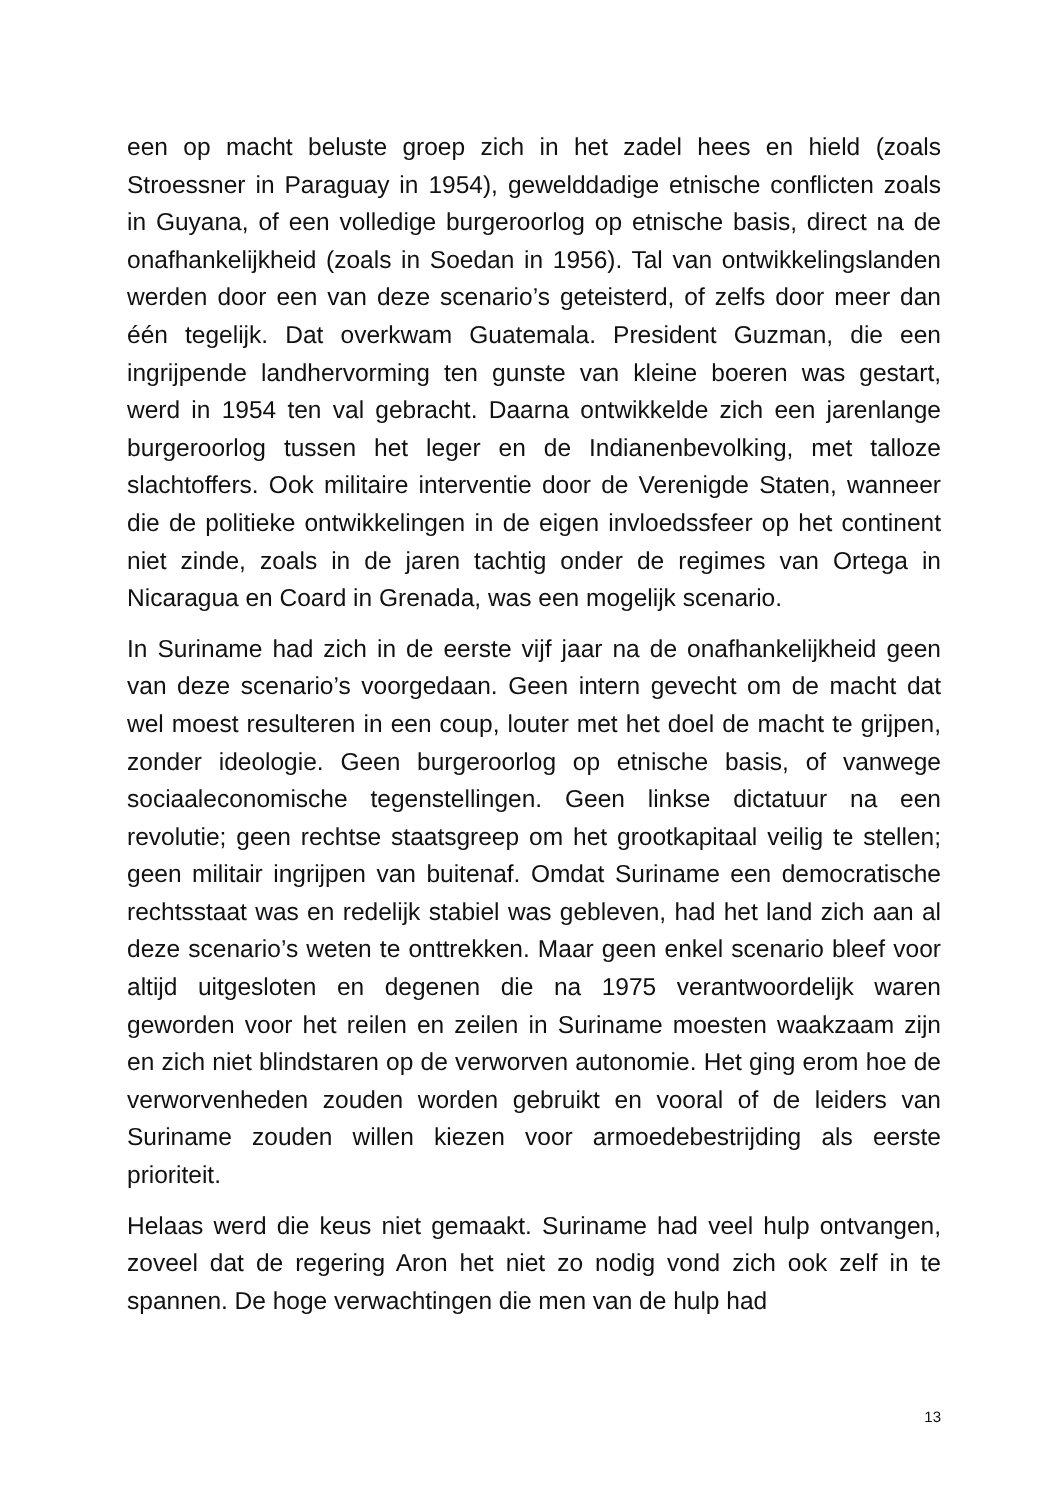een op macht beluste groep zich in het zadel hees en hield (zoals Stroessner in Paraguay in 1954), gewelddadige etnische conflicten zoals in Guyana, of een volledige burgeroorlog op etnische basis, direct na de onafhankelijkheid (zoals in Soedan in 1956). Tal van ontwikkelingslanden werden door een van deze scenario’s geteisterd, of zelfs door meer dan één tegelijk. Dat overkwam Guatemala. President Guzman, die een ingrijpende landhervorming ten gunste van kleine boeren was gestart, werd in 1954 ten val gebracht. Daarna ontwikkelde zich een jarenlange burgeroorlog tussen het leger en de Indianenbevolking, met talloze slachtoffers. Ook militaire interventie door de Verenigde Staten, wanneer die de politieke ontwikkelingen in de eigen invloedssfeer op het continent niet zinde, zoals in de jaren tachtig onder de regimes van Ortega in Nicaragua en Coard in Grenada, was een mogelijk scenario.
In Suriname had zich in de eerste vijf jaar na de onafhankelijkheid geen van deze scenario’s voorgedaan. Geen intern gevecht om de macht dat wel moest resulteren in een coup, louter met het doel de macht te grijpen, zonder ideologie. Geen burgeroorlog op etnische basis, of vanwege sociaaleconomische tegenstellingen. Geen linkse dictatuur na een revolutie; geen rechtse staatsgreep om het grootkapitaal veilig te stellen; geen militair ingrijpen van buitenaf. Omdat Suriname een democratische rechtsstaat was en redelijk stabiel was gebleven, had het land zich aan al deze scenario’s weten te onttrekken. Maar geen enkel scenario bleef voor altijd uitgesloten en degenen die na 1975 verantwoordelijk waren geworden voor het reilen en zeilen in Suriname moesten waakzaam zijn en zich niet blindstaren op de verworven autonomie. Het ging erom hoe de verworvenheden zouden worden gebruikt en vooral of de leiders van Suriname zouden willen kiezen voor armoedebestrijding als eerste prioriteit.
Helaas werd die keus niet gemaakt. Suriname had veel hulp ontvangen, zoveel dat de regering Aron het niet zo nodig vond zich ook zelf in te spannen. De hoge verwachtingen die men van de hulp had
13